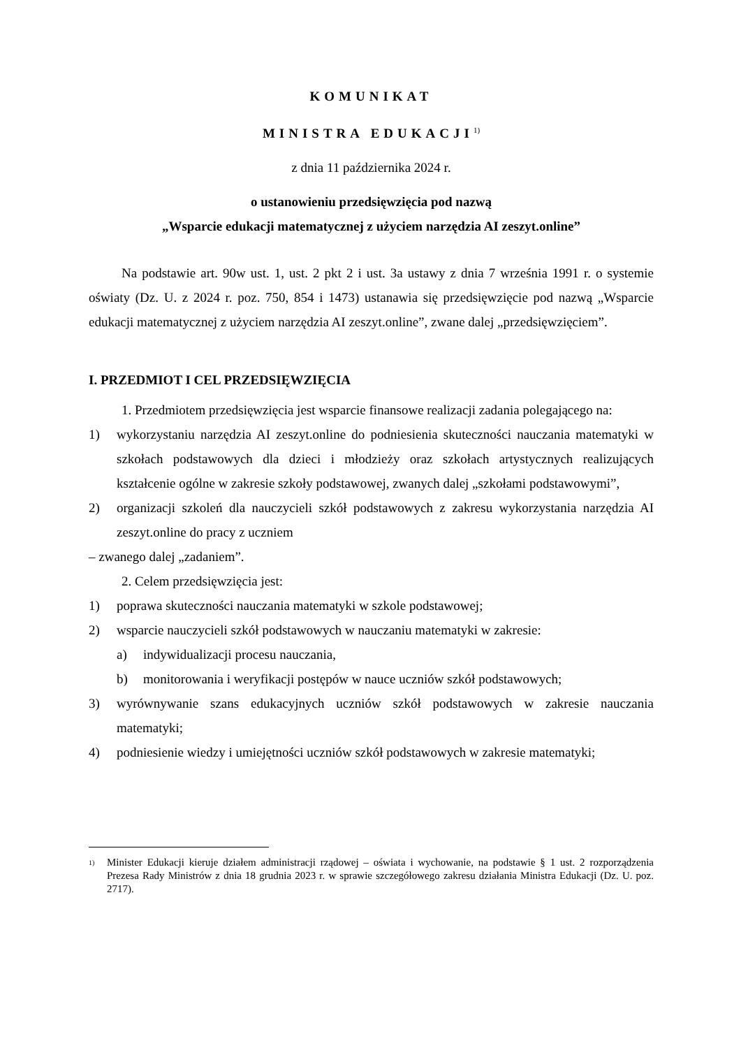KOMUNIKAT
MINISTRA EDUKACJI<sup>1)</sup>
z dnia 11 października 2024 r.
o ustanowieniu przedsięwzięcia pod nazwą
„Wsparcie edukacji matematycznej z użyciem narzędzia AI zeszyt.online”
Na podstawie art. 90w ust. 1, ust. 2 pkt 2 i ust. 3a ustawy z dnia 7 września 1991 r. o systemie oświaty (Dz. U. z 2024 r. poz. 750, 854 i 1473) ustanawia się przedsięwzięcie pod nazwą „Wsparcie edukacji matematycznej z użyciem narzędzia AI zeszyt.online”, zwane dalej „przedsięwzięciem”.
I. PRZEDMIOT I CEL PRZEDSIĘWZIĘCIA
1. Przedmiotem przedsięwzięcia jest wsparcie finansowe realizacji zadania polegającego na:
1) wykorzystaniu narzędzia AI zeszyt.online do podniesienia skuteczności nauczania matematyki w szkołach podstawowych dla dzieci i młodzieży oraz szkołach artystycznych realizujących kształcenie ogólne w zakresie szkoły podstawowej, zwanych dalej „szkołami podstawowymi”,
2) organizacji szkoleń dla nauczycieli szkół podstawowych z zakresu wykorzystania narzędzia AI zeszyt.online do pracy z uczniem
– zwanego dalej „zadaniem”.
2. Celem przedsięwzięcia jest:
1) poprawa skuteczności nauczania matematyki w szkole podstawowej;
2) wsparcie nauczycieli szkół podstawowych w nauczaniu matematyki w zakresie:
a) indywidualizacji procesu nauczania,
b) monitorowania i weryfikacji postępów w nauce uczniów szkół podstawowych;
3) wyrównywanie szans edukacyjnych uczniów szkół podstawowych w zakresie nauczania matematyki;
4) podniesienie wiedzy i umiejętności uczniów szkół podstawowych w zakresie matematyki;
<sup>1)</sup>
Minister Edukacji kieruje działem administracji rządowej – oświata i wychowanie, na podstawie § 1 ust. 2 rozporządzenia Prezesa Rady Ministrów z dnia 18 grudnia 2023 r. w sprawie szczegółowego zakresu działania Ministra Edukacji (Dz. U. poz. 2717).